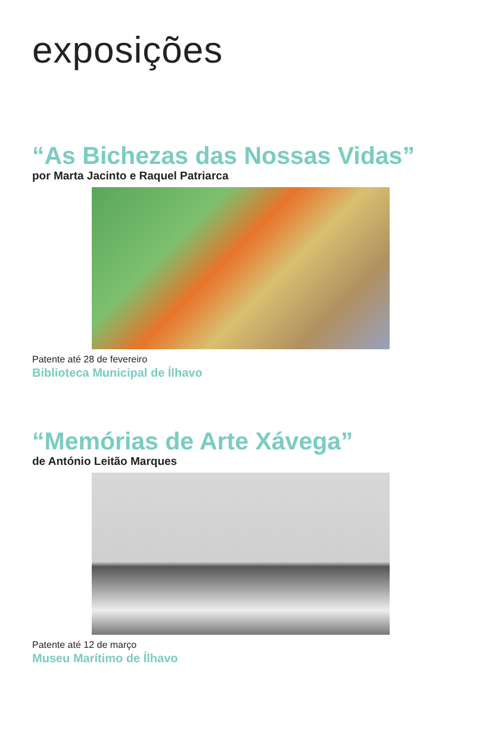exposições
“As Bichezas das Nossas Vidas”
por Marta Jacinto e Raquel Patriarca
Patente até 28 de fevereiro
Biblioteca Municipal de Ílhavo
“Memórias de Arte Xávega”
de António Leitão Marques
Patente até 12 de março
Museu Marítimo de Ílhavo